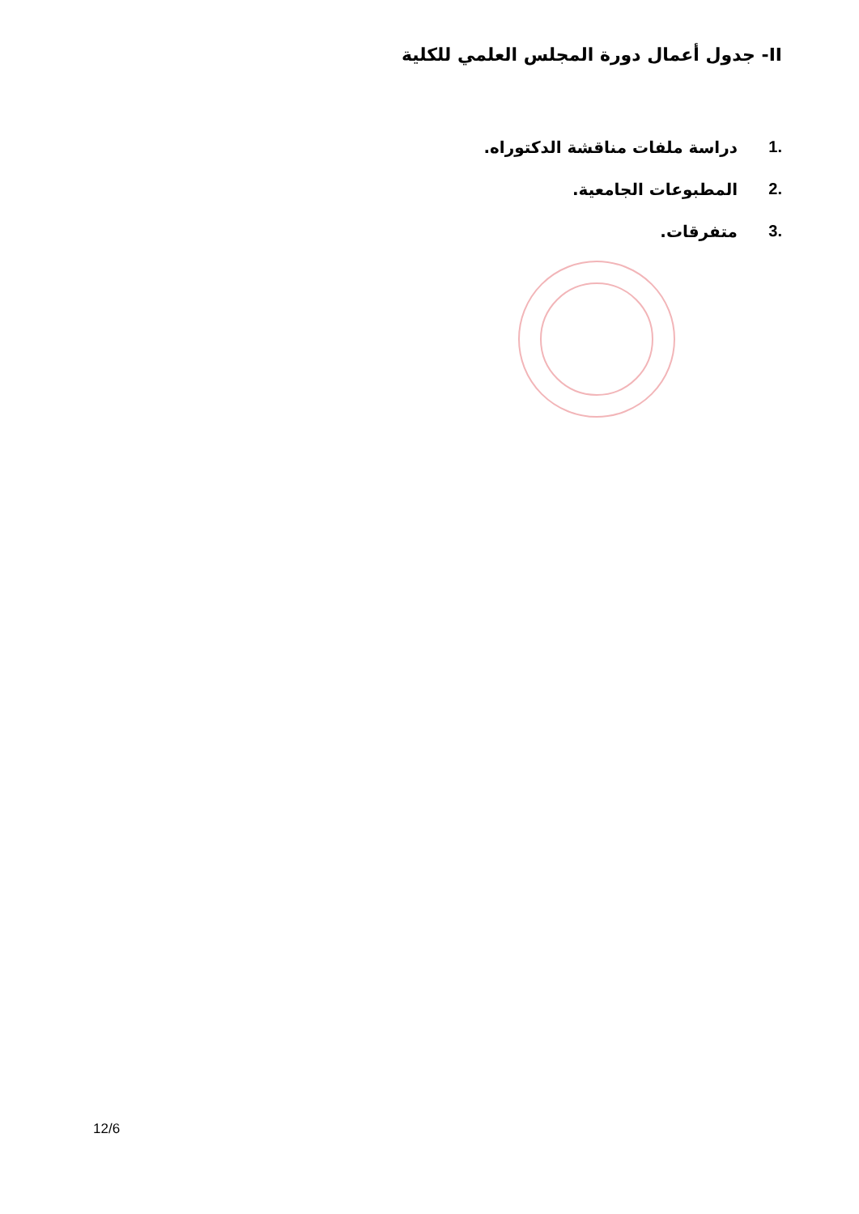II- جدول أعمال دورة المجلس العلمي للكلية
.1 دراسة ملفات مناقشة الدكتوراه.
.2 المطبوعات الجامعية.
.3 متفرقات.
12/6